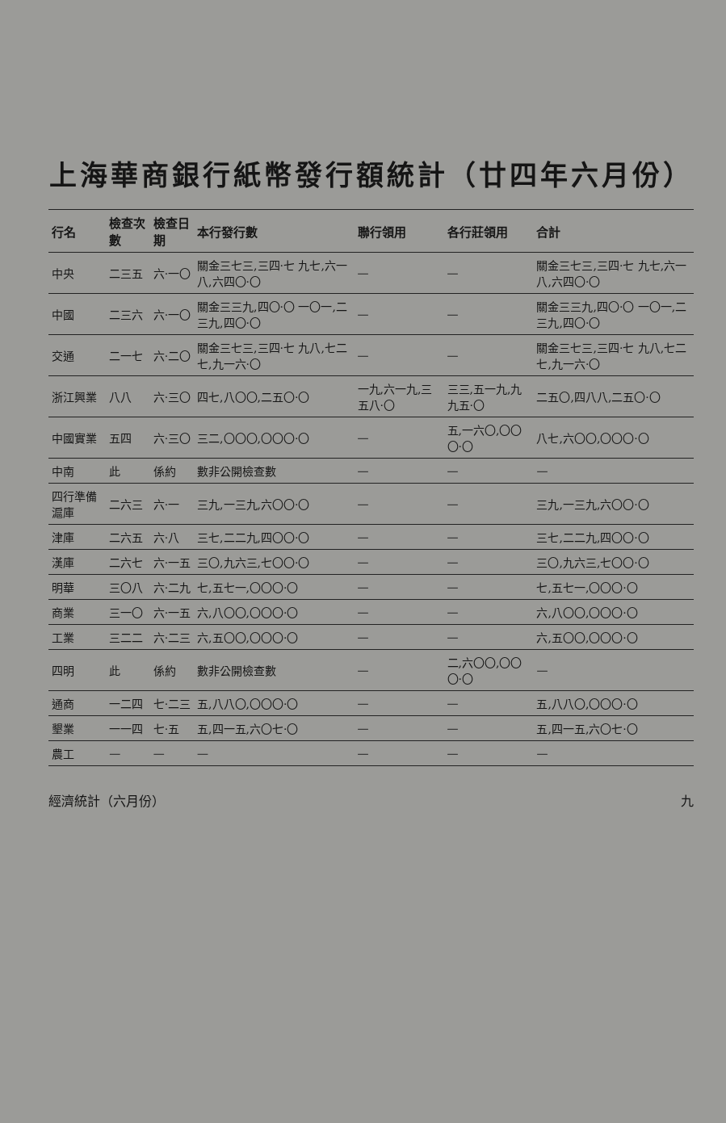上海華商銀行紙幣發行額統計（廿四年六月份）
| 行名 | 檢查次數 | 檢查日期 | 本行發行數 | 聯行領用 | 各行莊領用 | 合計 |
| --- | --- | --- | --- | --- | --- | --- |
| 中央 | 二三五 | 六·一〇 | 關金三七三,三四·七 九七,六一八,六四〇·〇 | — | — | 關金三七三,三四·七 九七,六一八,六四〇·〇 |
| 中國 | 二三六 | 六·一〇 | 關金三三九,四〇·〇 一〇一,二三九,四〇·〇 | — | — | 關金三三九,四〇·〇 一〇一,二三九,四〇·〇 |
| 交通 | 二一七 | 六·二〇 | 關金三七三,三四·七 九八,七二七,九一六·〇 | — | — | 關金三七三,三四·七 九八,七二七,九一六·〇 |
| 浙江興業 | 八八 | 六·三〇 | 四七,八〇〇,二五〇·〇 | 一九,六一九,三五八·〇 | 三三,五一九,九九五·〇 | 二五〇,四八八,二五〇·〇 |
| 中國實業 | 五四 | 六·三〇 | 三二,〇〇〇,〇〇〇·〇 | — | 五,一六〇,〇〇〇·〇 | 八七,六〇〇,〇〇〇·〇 |
| 中南 | 此 | 係約 | 數非公開檢查數 | — | — | — |
| 四行準備滬庫 | 二六三 | 六·一 | 三九,一三九,六〇〇·〇 | — | — | 三九,一三九,六〇〇·〇 |
| 津庫 | 二六五 | 六·八 | 三七,二二九,四〇〇·〇 | — | — | 三七,二二九,四〇〇·〇 |
| 漢庫 | 二六七 | 六·一五 | 三〇,九六三,七〇〇·〇 | — | — | 三〇,九六三,七〇〇·〇 |
| 明華 | 三〇八 | 六·二九 | 七,五七一,〇〇〇·〇 | — | — | 七,五七一,〇〇〇·〇 |
| 商業 | 三一〇 | 六·一五 | 六,八〇〇,〇〇〇·〇 | — | — | 六,八〇〇,〇〇〇·〇 |
| 工業 | 三二二 | 六·二三 | 六,五〇〇,〇〇〇·〇 | — | — | 六,五〇〇,〇〇〇·〇 |
| 四明 | 此 | 係約 | 數非公開檢查數 | — | 二,六〇〇,〇〇〇·〇 | — |
| 通商 | 一二四 | 七·二三 | 五,八八〇,〇〇〇·〇 | — | — | 五,八八〇,〇〇〇·〇 |
| 墾業 | 一一四 | 七·五 | 五,四一五,六〇七·〇 | — | — | 五,四一五,六〇七·〇 |
| 農工 | — | — | — | — | — | — |
經濟統計（六月份） 九